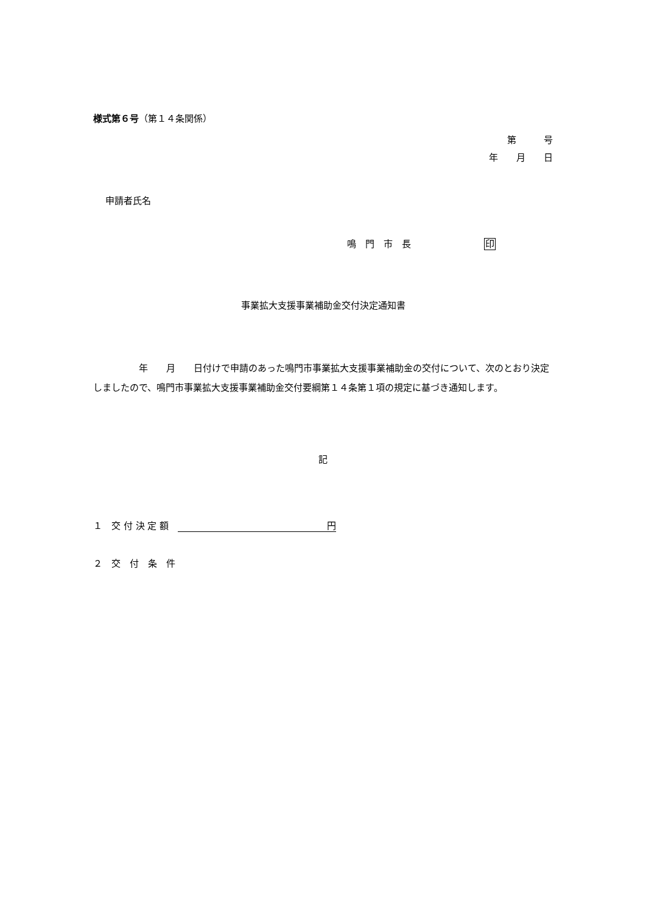様式第６号（第１４条関係）
第　　　号
年　　月　　日
申請者氏名
鳴　門　市　長　　　　　　　　印
事業拡大支援事業補助金交付決定通知書
　　　　　年　　月　　日付けで申請のあった鳴門市事業拡大支援事業補助金の交付について、次のとおり決定しましたので、鳴門市事業拡大支援事業補助金交付要綱第１４条第１項の規定に基づき通知します。
記
１　交 付 決 定 額　円
２　交　付　条　件